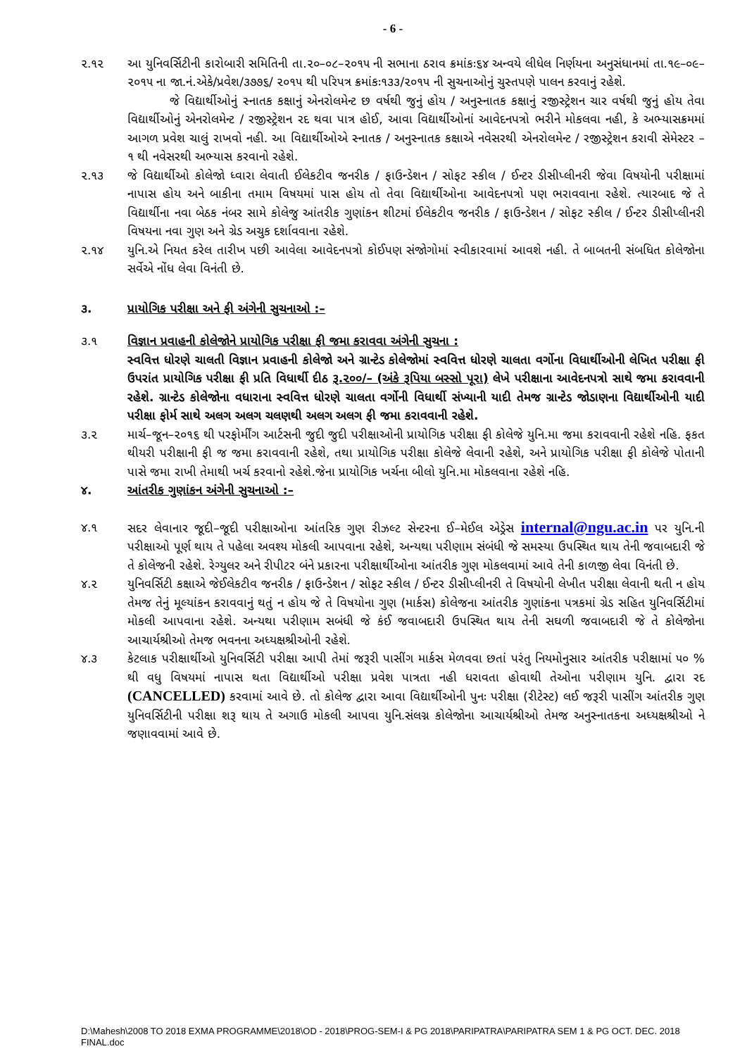- 6 -
૨.૧૨ આ યુનિવર્સિટીની કારોબારી સમિતિની તા.૨૦–૦૮–૨૦૧૫ ની સભાના ઠરાવ ક્રમાંકઃ૬૪ અન્વયે લીધેલ નિર્ણયના અનુસંધાનમાં તા.૧૯–૦૯–૨૦૧૫ ના જા.નં.એકે/પ્રવેશ/૩૭૭૬/ ૨૦૧૫ થી પરિપત્ર ક્રમાંકઃ૧૩૩/૨૦૧૫ ની સુચનાઓનું ચુસ્તપણે પાલન કરવાનું રહેશે.
જે વિદ્યાર્થીઓનું સ્નાતક કક્ષાનું એનરોલમેન્ટ છ વર્ષથી જુનું હોય / અનુસ્નાતક કક્ષાનું રજીસ્ટ્રેશન ચાર વર્ષથી જુનું હોય તેવા વિદ્યાર્થીઓનું એનરોલમેન્ટ / રજીસ્ટ્રેશન રદ થવા પાત્ર હોઈ, આવા વિદ્યાર્થીઓનાં આવેદનપત્રો ભરીને મોકલવા નહી, કે અભ્યાસક્રમમાં આગળ પ્રવેશ ચાલું રાખવો નહી. આ વિદ્યાર્થીઓએ સ્નાતક / અનુસ્નાતક કક્ષાએ નવેસરથી એનરોલમેન્ટ / રજીસ્ટ્રેશન કરાવી સેમેસ્ટર – ૧ થી નવેસરથી અભ્યાસ કરવાનો રહેશે.
૨.૧૩ જે વિદ્યાર્થીઓ કોલેજો ધ્વારા લેવાતી ઈલેકટીવ જનરીક / ફાઉન્ડેશન / સોફટ સ્કીલ / ઈન્ટર ડીસીપ્લીનરી જેવા વિષયોની પરીક્ષામાં નાપાસ હોય અને બાકીના તમામ વિષયમાં પાસ હોય તો તેવા વિદ્યાર્થીઓના આવેદનપત્રો પણ ભરાવવાના રહેશે. ત્યારબાદ જે તે વિદ્યાર્થીના નવા બેઠક નંબર સામે કોલેજુ આંતરીક ગુણાંકન શીટમાં ઈલેકટીવ જનરીક / ફાઉન્ડેશન / સોફટ સ્કીલ / ઈન્ટર ડીસીપ્લીનરી વિષયના નવા ગુણ અને ગ્રેડ અચુક દર્શાવવાના રહેશે.
૨.૧૪ યુનિ.એ નિયત કરેલ તારીખ પછી આવેલા આવેદનપત્રો કોઈપણ સંજોગોમાં સ્વીકારવામાં આવશે નહી. તે બાબતની સંબધિત કોલેજોના સર્વેએ નોંધ લેવા વિનંતી છે.
૩. પ્રાયોગિક પરીક્ષા અને ફી અંગેની સુચનાઓ :–
૩.૧ વિજ્ઞાન પ્રવાહની કોલેજોને પ્રાયોગિક પરીક્ષા ફી જમા કરાવવા અંગેની સુચના :
સ્વવિત્ત ધોરણે ચાલતી વિજ્ઞાન પ્રવાહની કોલેજો અને ગ્રાન્ટેડ કોલેજોમાં સ્વવિત્ત ધોરણે ચાલતા વર્ગોના વિધાર્થીઓની લેખિત પરીક્ષા ફી ઉપરાંત પ્રાયોગિક પરીક્ષા ફી પ્રતિ વિધાર્થી દીઠ રૂ.૨૦૦/– (અંકે રૂપિયા બસ્સો પૂરા) લેખે પરીક્ષાના આવેદનપત્રો સાથે જમા કરાવવાની રહેશે. ગ્રાન્ટેડ કોલેજોના વધારાના સ્વવિત્ત ધોરણે ચાલતા વર્ગોની વિધાર્થી સંખ્યાની યાદી તેમજ ગ્રાન્ટેડ જોડાણના વિદ્યાર્થીઓની યાદી પરીક્ષા ફોર્મ સાથે અલગ અલગ ચલણથી અલગ અલગ ફી જમા કરાવવાની રહેશે.
૩.૨ માર્ચ–જૂન–૨૦૧૬ થી પરફોર્મીંગ આર્ટસની જુદી જુદી પરીક્ષાઓની પ્રાયોગિક પરીક્ષા ફી કોલેજે યુનિ.મા જમા કરાવવાની રહેશે નહિ. ફકત થીયરી પરીક્ષાની ફી જ જમા કરાવવાની રહેશે, તથા પ્રાયોગિક પરીક્ષા કોલેજે લેવાની રહેશે, અને પ્રાયોગિક પરીક્ષા ફી કોલેજે પોતાની પાસે જમા રાખી તેમાથી ખર્ચ કરવાનો રહેશે.જેના પ્રાયોગિક ખર્ચના બીલો યુનિ.મા મોકલવાના રહેશે નહિ.
૪. આંતરીક ગુણાંકન અંગેની સુચનાઓ :–
૪.૧ સદર લેવાનાર જૂદી–જૂદી પરીક્ષાઓના આંતરિક ગુણ રીઝલ્ટ સેન્ટરના ઈ–મેઈલ એડ્રેસ internal@ngu.ac.in પર યુનિ.ની પરીક્ષાઓ પૂર્ણ થાય તે પહેલા અવશ્ય મોકલી આપવાના રહેશે, અન્યથા પરીણામ સંબંધી જે સમસ્યા ઉપસ્થિત થાય તેની જવાબદારી જે તે કોલેજની રહેશે. રેગ્યુલર અને રીપીટર બંને પ્રકારના પરીક્ષાર્થીઓના આંતરીક ગુણ મોકલવામાં આવે તેની કાળજી લેવા વિનંતી છે.
૪.૨ યુનિવર્સિટી કક્ષાએ જેઈલેકટીવ જનરીક / ફાઉન્ડેશન / સોફટ સ્કીલ / ઈન્ટર ડીસીપ્લીનરી તે વિષયોની લેખીત પરીક્ષા લેવાની થતી ન હોય તેમજ તેનું મૂલ્યાંકન કરાવવાનું થતું ન હોય જે તે વિષયોના ગુણ (માર્કસ) કોલેજના આંતરીક ગુણાંકના પત્રકમાં ગ્રેડ સહિત યુનિવર્સિટીમાં મોકલી આપવાના રહેશે. અન્યથા પરીણામ સબંધી જે કંઈ જવાબદારી ઉપસ્થિત થાય તેની સઘળી જવાબદારી જે તે કોલેજોના આચાર્યશ્રીઓ તેમજ ભવનના અધ્યક્ષશ્રીઓની રહેશે.
૪.૩ કેટલાક પરીક્ષાર્થીઓ યુનિવર્સિટી પરીક્ષા આપી તેમાં જરૂરી પાસીંગ માર્કસ મેળવવા છતાં પરંતુ નિયમોનુસાર આંતરીક પરીક્ષામાં ૫૦ % થી વધુ વિષયમાં નાપાસ થતા વિદ્યાર્થીઓ પરીક્ષા પ્રવેશ પાત્રતા નહી ધરાવતા હોવાથી તેઓના પરીણામ યુનિ. દ્વારા રદ (CANCELLED) કરવામાં આવે છે. તો કોલેજ દ્વારા આવા વિદ્યાર્થીઓની પુનઃ પરીક્ષા (રીટેસ્ટ) લઈ જરૂરી પાસીંગ આંતરીક ગુણ યુનિવર્સિટીની પરીક્ષા શરૂ થાય તે અગાઉ મોકલી આપવા યુનિ.સંલગ્ન કોલેજોના આચાર્યશ્રીઓ તેમજ અનુસ્નાતકના અધ્યક્ષશ્રીઓ ને જણાવવામાં આવે છે.
D:\Mahesh\2008 TO 2018 EXMA PROGRAMME\2018\OD - 2018\PROG-SEM-I & PG 2018\PARIPATRA\PARIPATRA SEM 1 & PG OCT. DEC. 2018 FINAL.doc